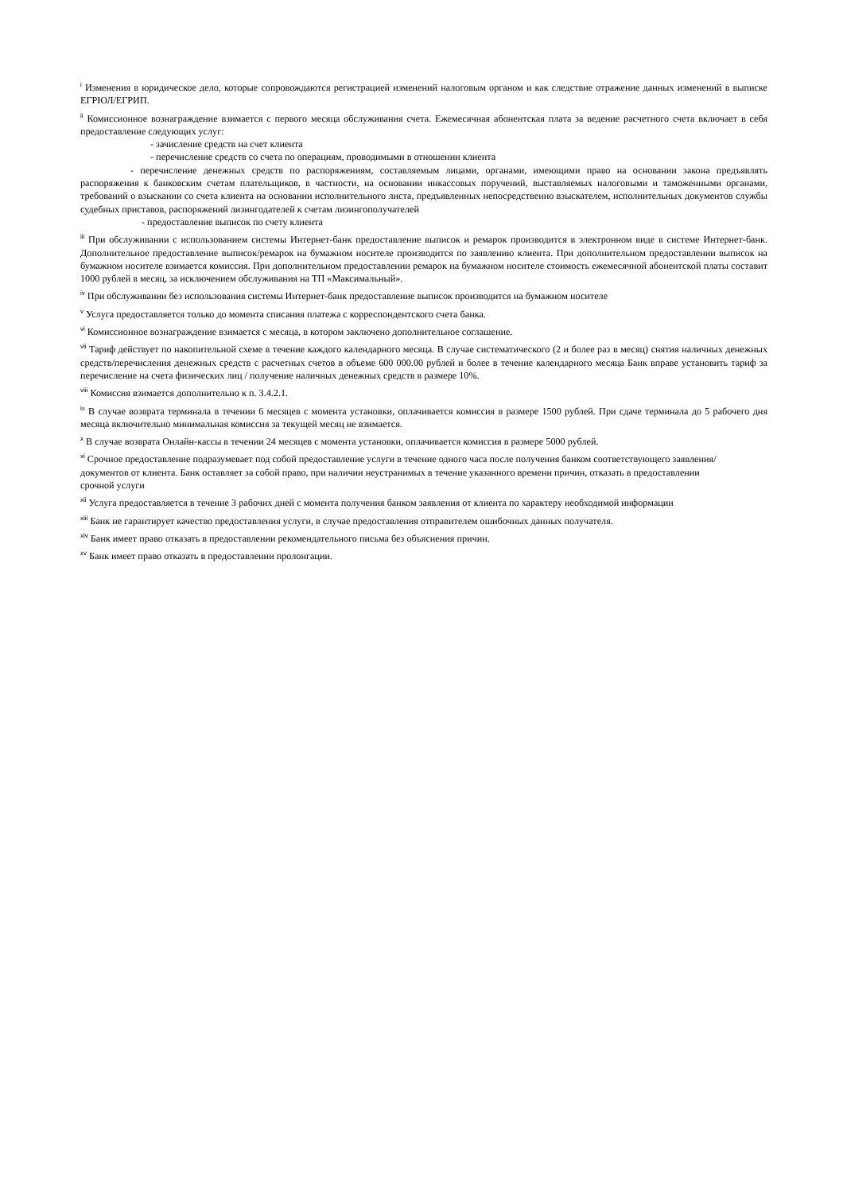<sup>i</sup> Изменения в юридическое дело, которые сопровождаются регистрацией изменений налоговым органом и как следствие отражение данных изменений в выписке ЕГРЮЛ/ЕГРИП.
<sup>ii</sup> Комиссионное вознаграждение взимается с первого месяца обслуживания счета. Ежемесячная абонентская плата за ведение расчетного счета включает в себя предоставление следующих услуг:
- зачисление средств на счет клиента
- перечисление средств со счета по операциям, проводимыми в отношении клиента
- перечисление денежных средств по распоряжениям, составляемым лицами, органами, имеющими право на основании закона предъявлять распоряжения к банковским счетам плательщиков, в частности, на основании инкассовых поручений, выставляемых налоговыми и таможенными органами, требований о взыскании со счета клиента на основании исполнительного листа, предъявленных непосредственно взыскателем, исполнительных документов службы судебных приставов, распоряжений лизингодателей к счетам лизингополучателей
- предоставление выписок по счету клиента
<sup>iii</sup> При обслуживании с использованием системы Интернет-банк предоставление выписок и ремарок производится в электронном виде в системе Интернет-банк. Дополнительное предоставление выписок/ремарок на бумажном носителе производится по заявлению клиента. При дополнительном предоставлении выписок на бумажном носителе взимается комиссия. При дополнительном предоставлении ремарок на бумажном носителе стоимость ежемесячной абонентской платы составит 1000 рублей в месяц, за исключением обслуживания на ТП «Максимальный».
<sup>iv</sup> При обслуживании без использования системы Интернет-банк предоставление выписок производится на бумажном носителе
<sup>v</sup> Услуга предоставляется только до момента списания платежа с корреспондентского счета банка.
<sup>vi</sup> Комиссионное вознаграждение взимается с месяца, в котором заключено дополнительное соглашение.
<sup>vii</sup> Тариф действует по накопительной схеме в течение каждого календарного месяца. В случае систематического (2 и более раз в месяц) снятия наличных денежных средств/перечисления денежных средств с расчетных счетов в объеме 600 000.00 рублей и более в течение календарного месяца Банк вправе установить тариф за перечисление на счета физических лиц / получение наличных денежных средств в размере 10%.
<sup>viii</sup> Комиссия взимается дополнительно к п. 3.4.2.1.
<sup>ix</sup> В случае возврата терминала в течении 6 месяцев с момента установки, оплачивается комиссия в размере 1500 рублей. При сдаче терминала до 5 рабочего дня месяца включительно минимальная комиссия за текущей месяц не взимается.
<sup>x</sup> В случае возврата Онлайн-кассы в течении 24 месяцев с момента установки, оплачивается комиссия в размере 5000 рублей.
<sup>xi</sup> Срочное предоставление подразумевает под собой предоставление услуги в течение одного часа после получения банком соответствующего заявления/документов от клиента. Банк оставляет за собой право, при наличии неустранимых в течение указанного времени причин, отказать в предоставлении срочной услуги
<sup>xii</sup> Услуга предоставляется в течение 3 рабочих дней с момента получения банком заявления от клиента по характеру необходимой информации
<sup>xiii</sup> Банк не гарантирует качество предоставления услуги, в случае предоставления отправителем ошибочных данных получателя.
<sup>xiv</sup> Банк имеет право отказать в предоставлении рекомендательного письма без объяснения причин.
<sup>xv</sup> Банк имеет право отказать в предоставлении пролонгации.